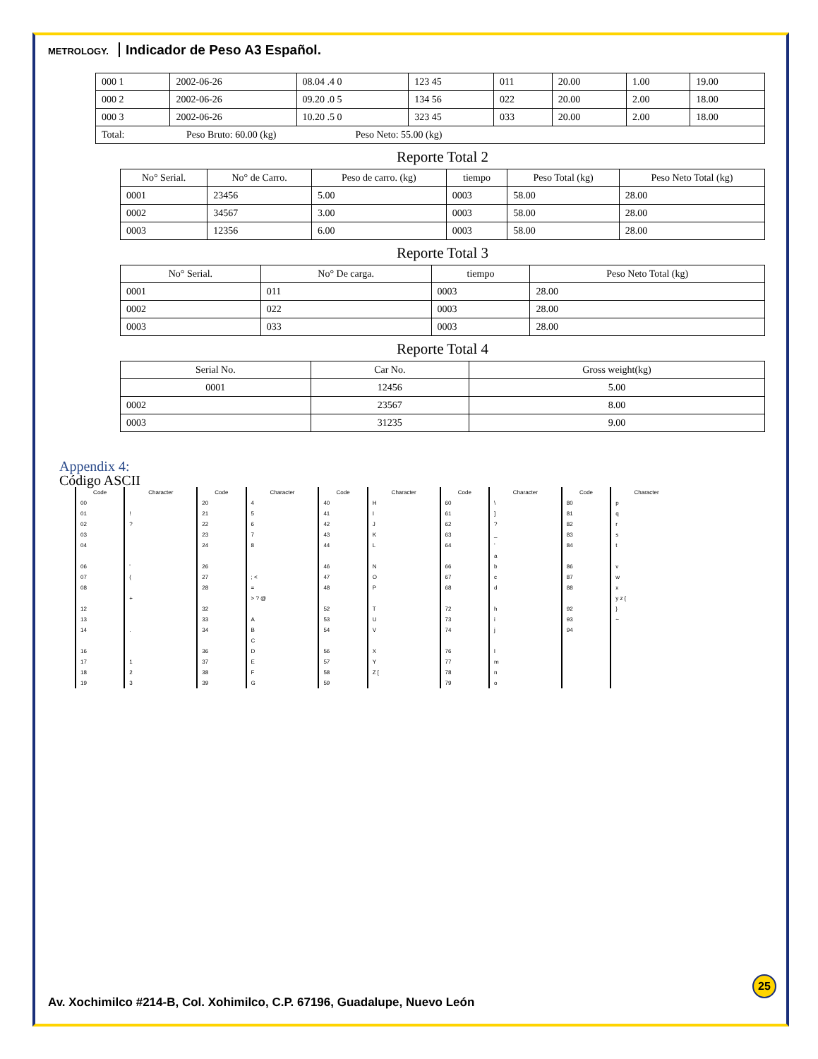METROLOGY. Indicador de Peso A3 Español.
| 000 1 | 2002-06-26 | 08.04 .4 0 | 123 45 | 011 | 20.00 | 1.00 | 19.00 |
| 000 2 | 2002-06-26 | 09.20 .0 5 | 134 56 | 022 | 20.00 | 2.00 | 18.00 |
| 000 3 | 2002-06-26 | 10.20 .5 0 | 323 45 | 033 | 20.00 | 2.00 | 18.00 |
| Total: Peso Bruto: 60.00 (kg) Peso Neto: 55.00 (kg) | | | | | | | |
Reporte Total 2
| No° Serial. | No° de Carro. | Peso de carro. (kg) | tiempo | Peso Total (kg) | Peso Neto Total (kg) |
| --- | --- | --- | --- | --- | --- |
| 0001 | 23456 | 5.00 | 0003 | 58.00 | 28.00 |
| 0002 | 34567 | 3.00 | 0003 | 58.00 | 28.00 |
| 0003 | 12356 | 6.00 | 0003 | 58.00 | 28.00 |
Reporte Total 3
| No° Serial. | No° De carga. | tiempo | Peso Neto Total (kg) |
| --- | --- | --- | --- |
| 0001 | 011 | 0003 | 28.00 |
| 0002 | 022 | 0003 | 28.00 |
| 0003 | 033 | 0003 | 28.00 |
Reporte Total 4
| Serial No. | Car No. | Gross weight(kg) |
| --- | --- | --- |
| 0001 | 12456 | 5.00 |
| 0002 | 23567 | 8.00 |
| 0003 | 31235 | 9.00 |
Appendix 4:
Código ASCII
| Code | Character | Code | Character | Code | Character | Code | Character | Code | Character |
| --- | --- | --- | --- | --- | --- | --- | --- | --- | --- |
| 00 | | 20 | 4 | 40 | H | 60 | \ | 80 | p |
| 01 | ! | 21 | 5 | 41 | I | 61 | ] | 81 | q |
| 02 | ? | 22 | 6 | 42 | J | 62 | ? | 82 | r |
| 03 | | 23 | 7 | 43 | K | 63 | _ | 83 | s |
| 04 | | 24 | 8 | 44 | L | 64 | ‘ | 84 | t |
| | | | | | | | a | | |
| 06 | ' | 26 | | 46 | N | 66 | b | 86 | v |
| 07 | ( | 27 | ; < | 47 | O | 67 | c | 87 | w |
| 08 | | 28 | = | 48 | P | 68 | d | 88 | x |
| | + | | > ? @ | | | | | | y z { |
| 12 | | 32 | | 52 | T | 72 | h | 92 | } |
| 13 | | 33 | A | 53 | U | 73 | i | 93 | ~ |
| 14 | . | 34 | B | 54 | V | 74 | j | 94 | |
| | | | C | | | | | | |
| 16 | | 36 | D | 56 | X | 76 | l | | |
| 17 | 1 | 37 | E | 57 | Y | 77 | m | | |
| 18 | 2 | 38 | F | 58 | Z [ | 78 | n | | |
| 19 | 3 | 39 | G | 59 | | 79 | o | | |
25
Av. Xochimilco #214-B, Col. Xohimilco, C.P. 67196, Guadalupe, Nuevo León